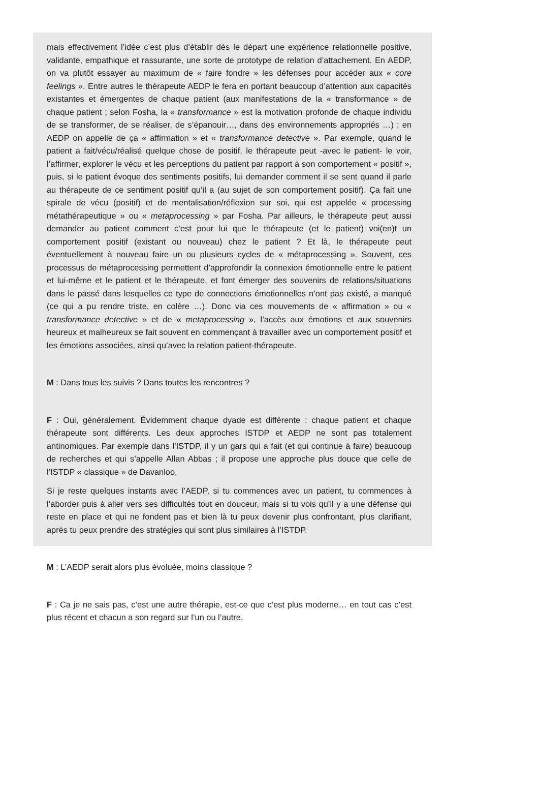mais effectivement l’idée c’est plus d’établir dès le départ une expérience relationnelle positive, validante, empathique et rassurante, une sorte de prototype de relation d’attachement. En AEDP, on va plutôt essayer au maximum de « faire fondre » les défenses pour accéder aux « core feelings ». Entre autres le thérapeute AEDP le fera en portant beaucoup d’attention aux capacités existantes et émergentes de chaque patient (aux manifestations de la « transformance » de chaque patient ; selon Fosha, la « transformance » est la motivation profonde de chaque individu de se transformer, de se réaliser, de s’épanouir…, dans des environnements appropriés …) ; en AEDP on appelle de ça « affirmation » et « transformance detective ». Par exemple, quand le patient a fait/vécu/réalisé quelque chose de positif, le thérapeute peut -avec le patient- le voir, l’affirmer, explorer le vécu et les perceptions du patient par rapport à son comportement « positif », puis, si le patient évoque des sentiments positifs, lui demander comment il se sent quand il parle au thérapeute de ce sentiment positif qu’il a (au sujet de son comportement positif). Ça fait une spirale de vécu (positif) et de mentalisation/réflexion sur soi, qui est appelée « processing métathérapeutique » ou « metaprocessing » par Fosha. Par ailleurs, le thérapeute peut aussi demander au patient comment c’est pour lui que le thérapeute (et le patient) voi(en)t un comportement positif (existant ou nouveau) chez le patient ? Et là, le thérapeute peut éventuellement à nouveau faire un ou plusieurs cycles de « métaprocessing ». Souvent, ces processus de métaprocessing permettent d’approfondir la connexion émotionnelle entre le patient et lui-même et le patient et le thérapeute, et font émerger des souvenirs de relations/situations dans le passé dans lesquelles ce type de connections émotionnelles n’ont pas existé, a manqué (ce qui a pu rendre triste, en colère …). Donc via ces mouvements de « affirmation » ou « transformance detective » et de « metaprocessing », l’accès aux émotions et aux souvenirs heureux et malheureux se fait souvent en commençant à travailler avec un comportement positif et les émotions associées, ainsi qu’avec la relation patient-thérapeute.
M : Dans tous les suivis ? Dans toutes les rencontres ?
F : Oui, généralement. Évidemment chaque dyade est différente : chaque patient et chaque thérapeute sont différents. Les deux approches ISTDP et AEDP ne sont pas totalement antinomiques. Par exemple dans l’ISTDP, il y un gars qui a fait (et qui continue à faire) beaucoup de recherches et qui s’appelle Allan Abbas ; il propose une approche plus douce que celle de l’ISTDP « classique » de Davanloo.
Si je reste quelques instants avec l’AEDP, si tu commences avec un patient, tu commences à l’aborder puis à aller vers ses difficultés tout en douceur, mais si tu vois qu’il y a une défense qui reste en place et qui ne fondent pas et bien là tu peux devenir plus confrontant, plus clarifiant, après tu peux prendre des stratégies qui sont plus similaires à l’ISTDP.
M : L’AEDP serait alors plus évoluée, moins classique ?
F : Ca je ne sais pas, c’est une autre thérapie, est-ce que c’est plus moderne… en tout cas c’est plus récent et chacun a son regard sur l’un ou l’autre.